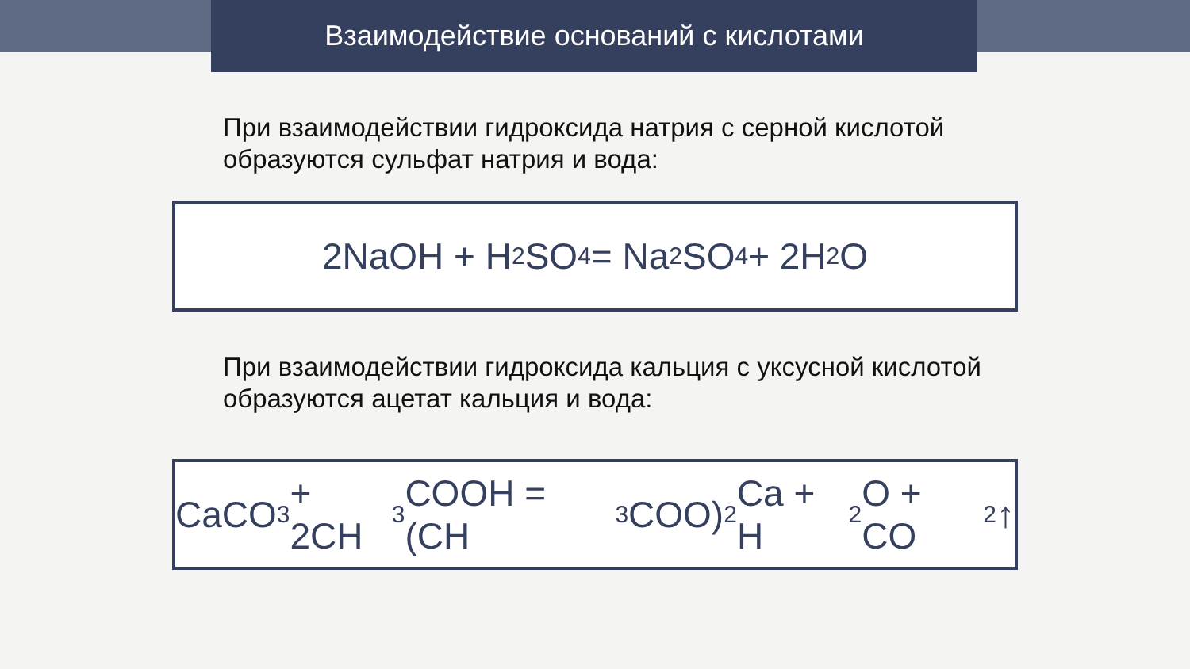Взаимодействие оснований с кислотами
При взаимодействии гидроксида натрия с серной кислотой образуются сульфат натрия и вода:
2NaOH + H<sub>2</sub>SO<sub>4</sub> = Na<sub>2</sub>SO<sub>4</sub> + 2H<sub>2</sub>O
При взаимодействии гидроксида кальция с уксусной кислотой образуются ацетат кальция и вода:
CaCO<sub>3</sub> + 2CH<sub>3</sub>COOH = (CH<sub>3</sub>COO)<sub>2</sub>Ca + H<sub>2</sub>O + CO<sub>2</sub>↑